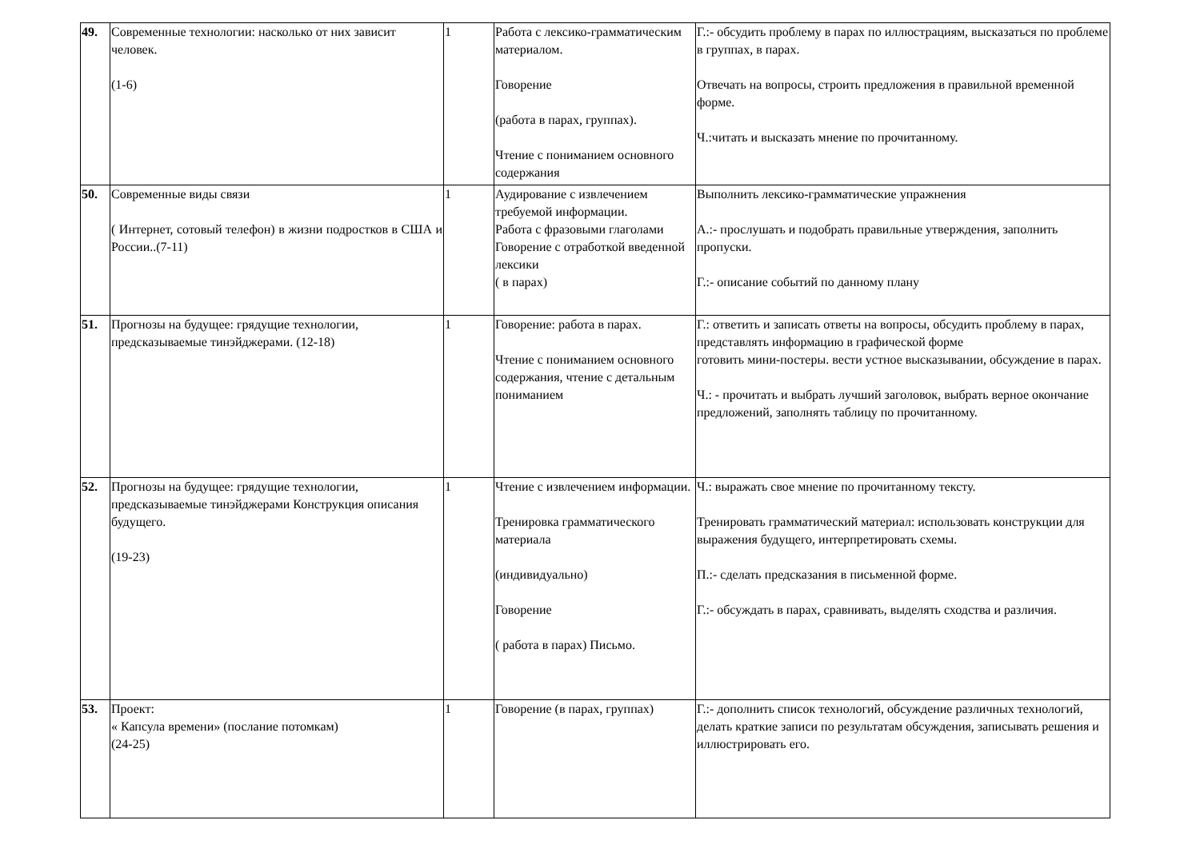| 49. | Современные технологии: насколько от них зависит человек. (1-6) | 1 | Работа с лексико-грамматическим материалом. Говорение (работа в парах, группах). Чтение с пониманием основного содержания | Г.:- обсудить проблему в парах по иллюстрациям, высказаться по проблеме в группах, в парах. Отвечать на вопросы, строить предложения в правильной временной форме. Ч.:читать и высказать мнение по прочитанному. |
| 50. | Современные виды связи ( Интернет, сотовый телефон) в жизни подростков в США и России..(7-11) | 1 | Аудирование с извлечением требуемой информации. Работа с фразовыми глаголами Говорение с отработкой введенной лексики ( в парах) | Выполнить лексико-грамматические упражнения А.:- прослушать и подобрать правильные утверждения, заполнить пропуски. Г.:- описание событий по данному плану |
| 51. | Прогнозы на будущее: грядущие технологии, предсказываемые тинэйджерами. (12-18) | 1 | Говорение: работа в парах. Чтение с пониманием основного содержания, чтение с детальным пониманием | Г.: ответить и записать ответы на вопросы, обсудить проблему в парах, представлять информацию в графической форме готовить мини-постеры. вести устное высказывании, обсуждение в парах. Ч.: - прочитать и выбрать лучший заголовок, выбрать верное окончание предложений, заполнять таблицу по прочитанному. |
| 52. | Прогнозы на будущее: грядущие технологии, предсказываемые тинэйджерами Конструкция описания будущего. (19-23) | 1 | Чтение с извлечением информации. Тренировка грамматического материала (индивидуально) Говорение ( работа в парах) Письмо. | Ч.: выражать свое мнение по прочитанному тексту. Тренировать грамматический материал: использовать конструкции для выражения будущего, интерпретировать схемы. П.:- сделать предсказания в письменной форме. Г.:- обсуждать в парах, сравнивать, выделять сходства и различия. |
| 53. | Проект: « Капсула времени» (послание потомкам) (24-25) | 1 | Говорение (в парах, группах) | Г.:- дополнить список технологий, обсуждение различных технологий, делать краткие записи по результатам обсуждения, записывать решения и иллюстрировать его. |